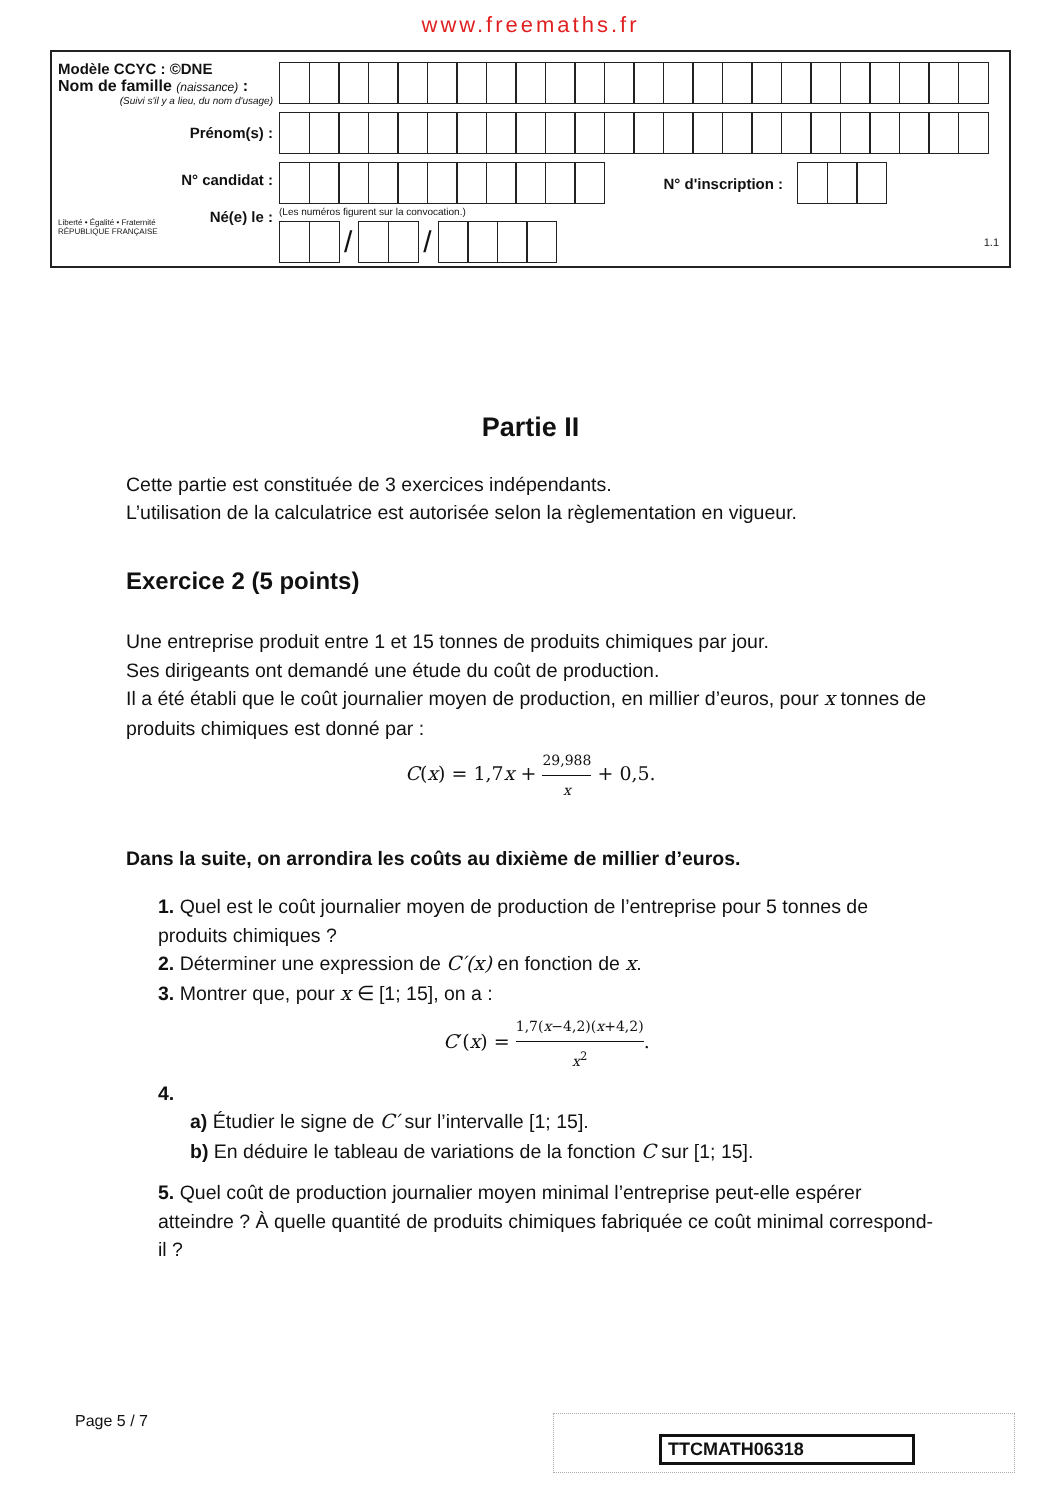www.freemaths.fr
Modèle CCYC : ©DNE
Nom de famille (naissance) :
(Suivi s'il y a lieu, du nom d'usage)
Prénom(s) :
N° candidat :
Liberté • Égalité • Fraternité
RÉPUBLIQUE FRANÇAISE
Né(e) le :
N° d'inscription :
(Les numéros figurent sur la convocation.)
/ /
1.1
Partie II
Cette partie est constituée de 3 exercices indépendants.
L’utilisation de la calculatrice est autorisée selon la règlementation en vigueur.
Exercice 2 (5 points)
Une entreprise produit entre 1 et 15 tonnes de produits chimiques par jour.
Ses dirigeants ont demandé une étude du coût de production.
Il a été établi que le coût journalier moyen de production, en millier d’euros, pour x tonnes de produits chimiques est donné par :
C(x) = 1,7x + 29,988 x + 0,5.
Dans la suite, on arrondira les coûts au dixième de millier d’euros.
1. Quel est le coût journalier moyen de production de l’entreprise pour 5 tonnes de produits chimiques ?
2. Déterminer une expression de C′(x) en fonction de x.
3. Montrer que, pour x ∈ [1; 15], on a :
C′(x) = 1,7(x−4,2)(x+4,2) x<sup>2</sup>.
4.
a) Étudier le signe de C′ sur l’intervalle [1; 15].
b) En déduire le tableau de variations de la fonction C sur [1; 15].
5. Quel coût de production journalier moyen minimal l’entreprise peut-elle espérer atteindre ? À quelle quantité de produits chimiques fabriquée ce coût minimal correspond-il ?
Page 5 / 7 TTCMATH06318